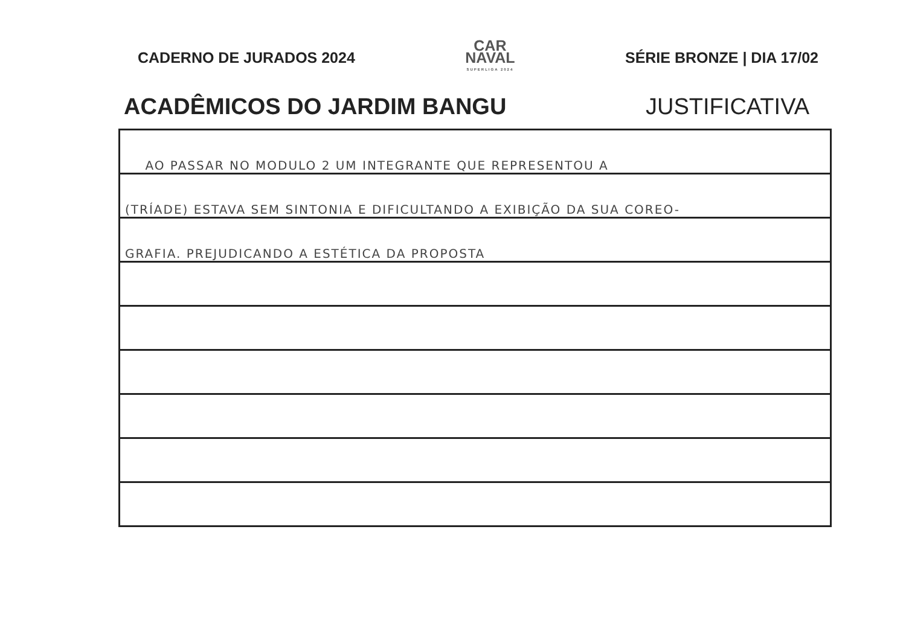CADERNO DE JURADOS 2024
CAR
NAVAL
SUPERLIGA 2024
SÉRIE BRONZE | DIA 17/02
ACADÊMICOS DO JARDIM BANGU JUSTIFICATIVA
AO PASSAR NO MODULO 2 UM INTEGRANTE QUE REPRESENTOU A
(TRÍADE) ESTAVA SEM SINTONIA E DIFICULTANDO A EXIBIÇÃO DA SUA COREO-
GRAFIA. PREJUDICANDO A ESTÉTICA DA PROPOSTA